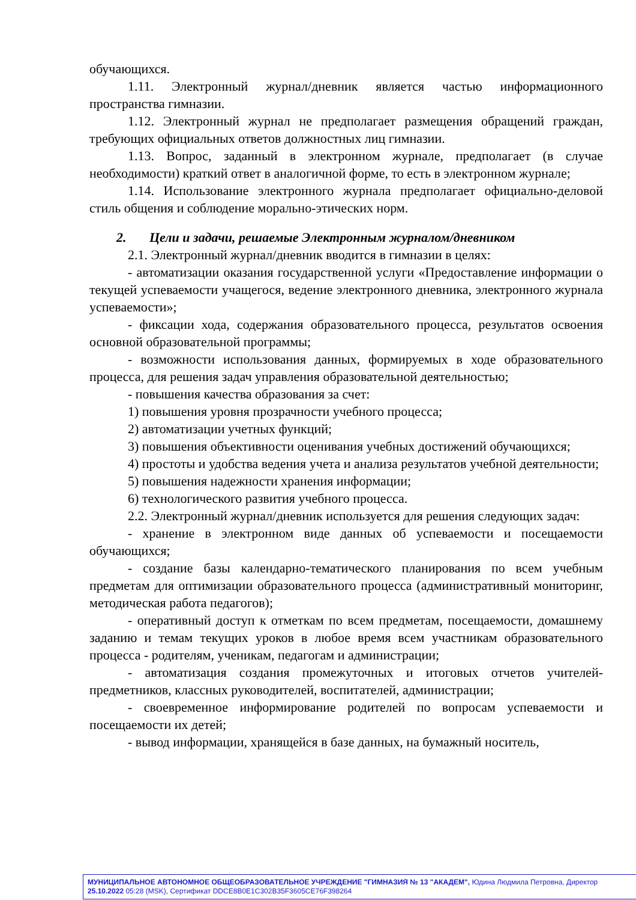обучающихся.
1.11. Электронный журнал/дневник является частью информационного пространства гимназии.
1.12. Электронный журнал не предполагает размещения обращений граждан, требующих официальных ответов должностных лиц гимназии.
1.13. Вопрос, заданный в электронном журнале, предполагает (в случае необходимости) краткий ответ в аналогичной форме, то есть в электронном журнале;
1.14. Использование электронного журнала предполагает официально-деловой стиль общения и соблюдение морально-этических норм.
2. Цели и задачи, решаемые Электронным журналом/дневником
2.1. Электронный журнал/дневник вводится в гимназии в целях:
- автоматизации оказания государственной услуги «Предоставление информации о текущей успеваемости учащегося, ведение электронного дневника, электронного журнала успеваемости»;
- фиксации хода, содержания образовательного процесса, результатов освоения основной образовательной программы;
- возможности использования данных, формируемых в ходе образовательного процесса, для решения задач управления образовательной деятельностью;
- повышения качества образования за счет:
1) повышения уровня прозрачности учебного процесса;
2) автоматизации учетных функций;
3) повышения объективности оценивания учебных достижений обучающихся;
4) простоты и удобства ведения учета и анализа результатов учебной деятельности;
5) повышения надежности хранения информации;
6) технологического развития учебного процесса.
2.2. Электронный журнал/дневник используется для решения следующих задач:
- хранение в электронном виде данных об успеваемости и посещаемости обучающихся;
- создание базы календарно-тематического планирования по всем учебным предметам для оптимизации образовательного процесса (административный мониторинг, методическая работа педагогов);
- оперативный доступ к отметкам по всем предметам, посещаемости, домашнему заданию и темам текущих уроков в любое время всем участникам образовательного процесса - родителям, ученикам, педагогам и администрации;
- автоматизация создания промежуточных и итоговых отчетов учителей-предметников, классных руководителей, воспитателей, администрации;
- своевременное информирование родителей по вопросам успеваемости и посещаемости их детей;
- вывод информации, хранящейся в базе данных, на бумажный носитель,
МУНИЦИПАЛЬНОЕ АВТОНОМНОЕ ОБЩЕОБРАЗОВАТЕЛЬНОЕ УЧРЕЖДЕНИЕ "ГИМНАЗИЯ № 13 "АКАДЕМ", Юдина Людмила Петровна, Директор
25.10.2022 05:28 (MSK), Сертификат DDCE8B0E1C302B35F3605CE76F398264